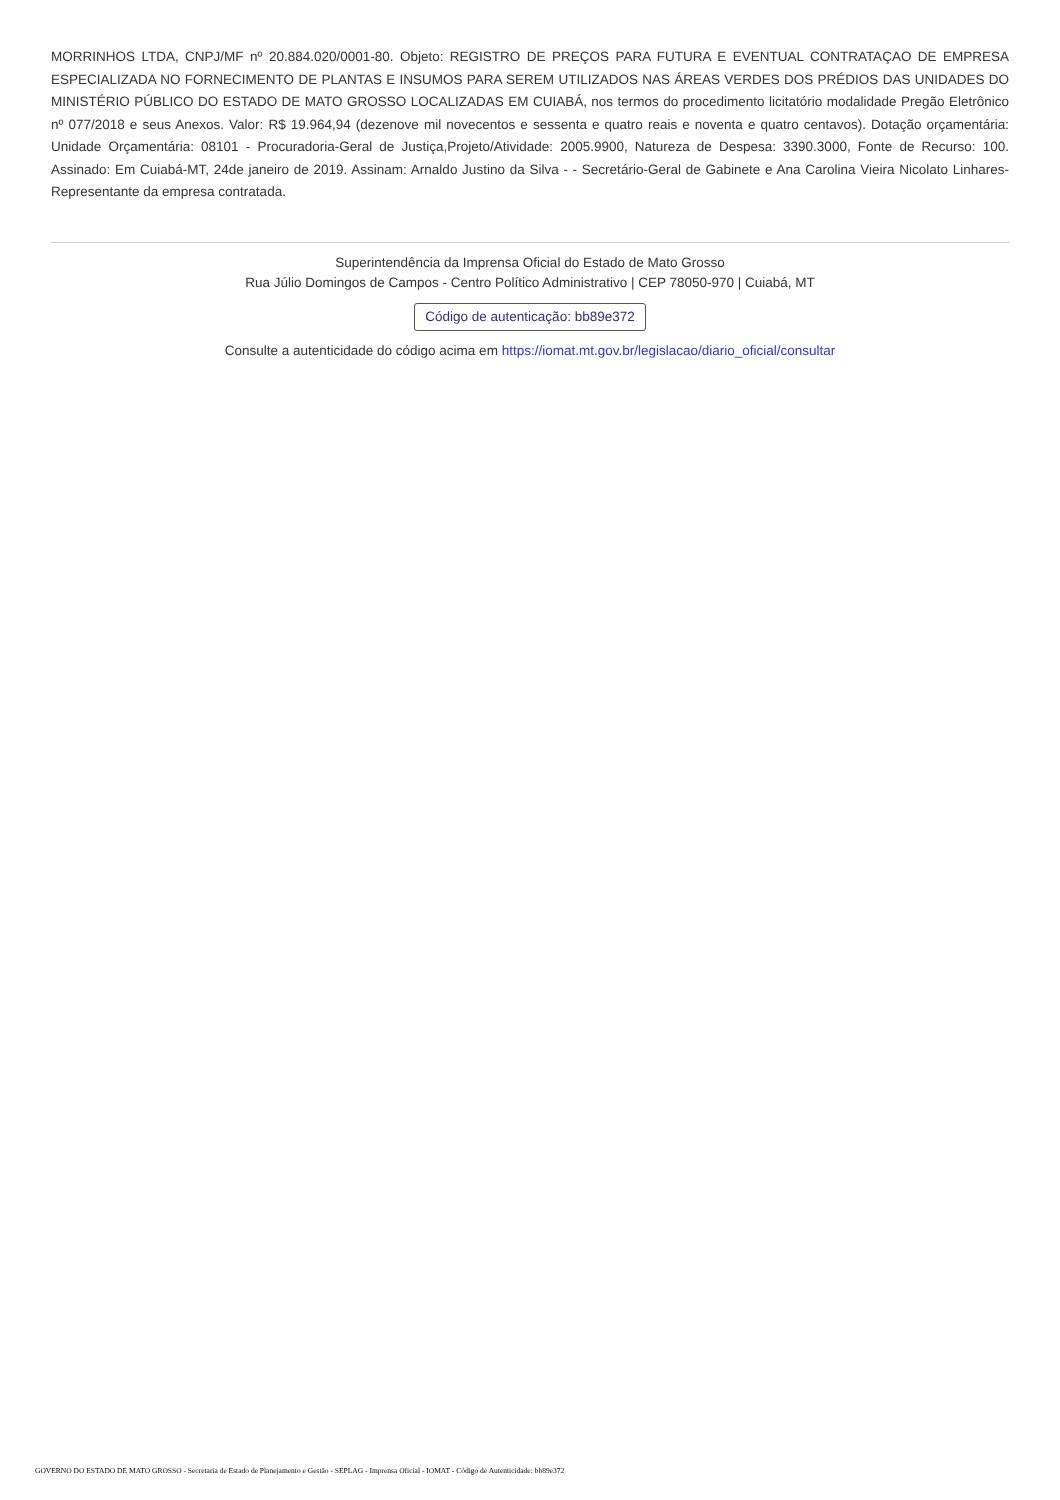MORRINHOS LTDA, CNPJ/MF nº 20.884.020/0001-80. Objeto: REGISTRO DE PREÇOS PARA FUTURA E EVENTUAL CONTRATAÇAO DE EMPRESA ESPECIALIZADA NO FORNECIMENTO DE PLANTAS E INSUMOS PARA SEREM UTILIZADOS NAS ÁREAS VERDES DOS PRÉDIOS DAS UNIDADES DO MINISTÉRIO PÚBLICO DO ESTADO DE MATO GROSSO LOCALIZADAS EM CUIABÁ, nos termos do procedimento licitatório modalidade Pregão Eletrônico nº 077/2018 e seus Anexos. Valor: R$ 19.964,94 (dezenove mil novecentos e sessenta e quatro reais e noventa e quatro centavos). Dotação orçamentária: Unidade Orçamentária: 08101 - Procuradoria-Geral de Justiça,Projeto/Atividade: 2005.9900, Natureza de Despesa: 3390.3000, Fonte de Recurso: 100. Assinado: Em Cuiabá-MT, 24de janeiro de 2019. Assinam: Arnaldo Justino da Silva - - Secretário-Geral de Gabinete e Ana Carolina Vieira Nicolato Linhares- Representante da empresa contratada.
Superintendência da Imprensa Oficial do Estado de Mato Grosso
Rua Júlio Domingos de Campos - Centro Político Administrativo | CEP 78050-970 | Cuiabá, MT
Código de autenticação: bb89e372
Consulte a autenticidade do código acima em https://iomat.mt.gov.br/legislacao/diario_oficial/consultar
GOVERNO DO ESTADO DE MATO GROSSO - Secretaria de Estado de Planejamento e Gestão - SEPLAG - Imprensa Oficial - IOMAT - Código de Autenticidade: bb89e372